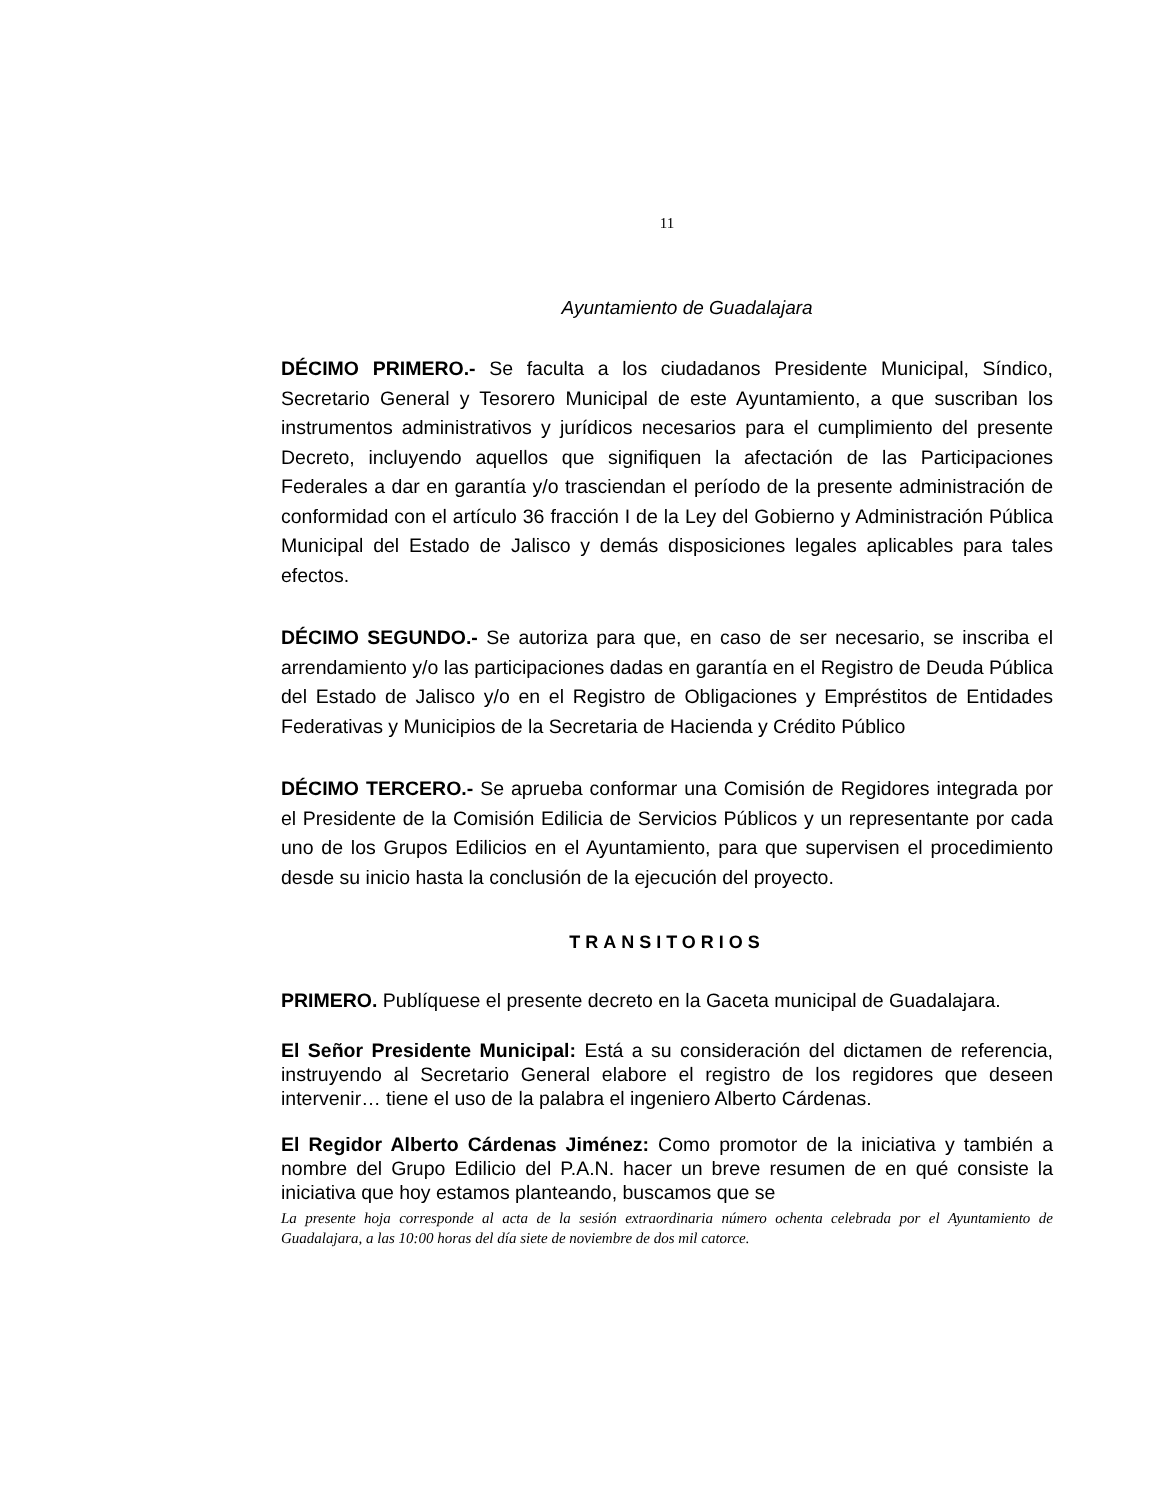11
Ayuntamiento de Guadalajara
DÉCIMO PRIMERO.- Se faculta a los ciudadanos Presidente Municipal, Síndico, Secretario General y Tesorero Municipal de este Ayuntamiento, a que suscriban los instrumentos administrativos y jurídicos necesarios para el cumplimiento del presente Decreto, incluyendo aquellos que signifiquen la afectación de las Participaciones Federales a dar en garantía y/o trasciendan el período de la presente administración de conformidad con el artículo 36 fracción I de la Ley del Gobierno y Administración Pública Municipal del Estado de Jalisco y demás disposiciones legales aplicables para tales efectos.
DÉCIMO SEGUNDO.- Se autoriza para que, en caso de ser necesario, se inscriba el arrendamiento y/o las participaciones dadas en garantía en el Registro de Deuda Pública del Estado de Jalisco y/o en el Registro de Obligaciones y Empréstitos de Entidades Federativas y Municipios de la Secretaria de Hacienda y Crédito Público
DÉCIMO TERCERO.- Se aprueba conformar una Comisión de Regidores integrada por el Presidente de la Comisión Edilicia de Servicios Públicos y un representante por cada uno de los Grupos Edilicios en el Ayuntamiento, para que supervisen el procedimiento desde su inicio hasta la conclusión de la ejecución del proyecto.
TRANSITORIOS
PRIMERO. Publíquese el presente decreto en la Gaceta municipal de Guadalajara.
El Señor Presidente Municipal: Está a su consideración del dictamen de referencia, instruyendo al Secretario General elabore el registro de los regidores que deseen intervenir… tiene el uso de la palabra el ingeniero Alberto Cárdenas.
El Regidor Alberto Cárdenas Jiménez: Como promotor de la iniciativa y también a nombre del Grupo Edilicio del P.A.N. hacer un breve resumen de en qué consiste la iniciativa que hoy estamos planteando, buscamos que se
La presente hoja corresponde al acta de la sesión extraordinaria número ochenta celebrada por el Ayuntamiento de Guadalajara, a las 10:00 horas del día siete de noviembre de dos mil catorce.